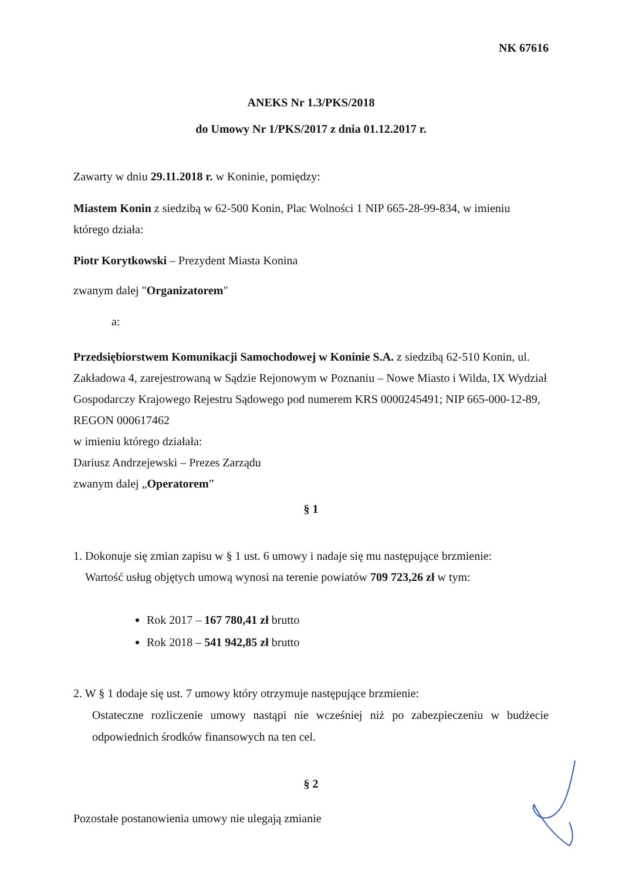NK 67616
ANEKS Nr 1.3/PKS/2018
do Umowy Nr 1/PKS/2017 z dnia 01.12.2017 r.
Zawarty w dniu 29.11.2018 r. w Koninie, pomiędzy:
Miastem Konin z siedzibą w 62-500 Konin, Plac Wolności 1 NIP 665-28-99-834, w imieniu którego działa:
Piotr Korytkowski – Prezydent Miasta Konina
zwanym dalej "Organizatorem"
a:
Przedsiębiorstwem Komunikacji Samochodowej w Koninie S.A. z siedzibą 62-510 Konin, ul. Zakładowa 4, zarejestrowaną w Sądzie Rejonowym w Poznaniu – Nowe Miasto i Wilda, IX Wydział Gospodarczy Krajowego Rejestru Sądowego pod numerem KRS 0000245491; NIP 665-000-12-89, REGON 000617462
w imieniu którego działała:
Dariusz Andrzejewski – Prezes Zarządu
zwanym dalej „Operatorem”
§ 1
1. Dokonuje się zmian zapisu w § 1 ust. 6 umowy i nadaje się mu następujące brzmienie:
Wartość usług objętych umową wynosi na terenie powiatów 709 723,26 zł w tym:
Rok 2017 – 167 780,41 zł brutto
Rok 2018 – 541 942,85 zł brutto
2. W § 1 dodaje się ust. 7 umowy który otrzymuje następujące brzmienie:
Ostateczne rozliczenie umowy nastąpi nie wcześniej niż po zabezpieczeniu w budżecie odpowiednich środków finansowych na ten cel.
§ 2
Pozostałe postanowienia umowy nie ulegają zmianie